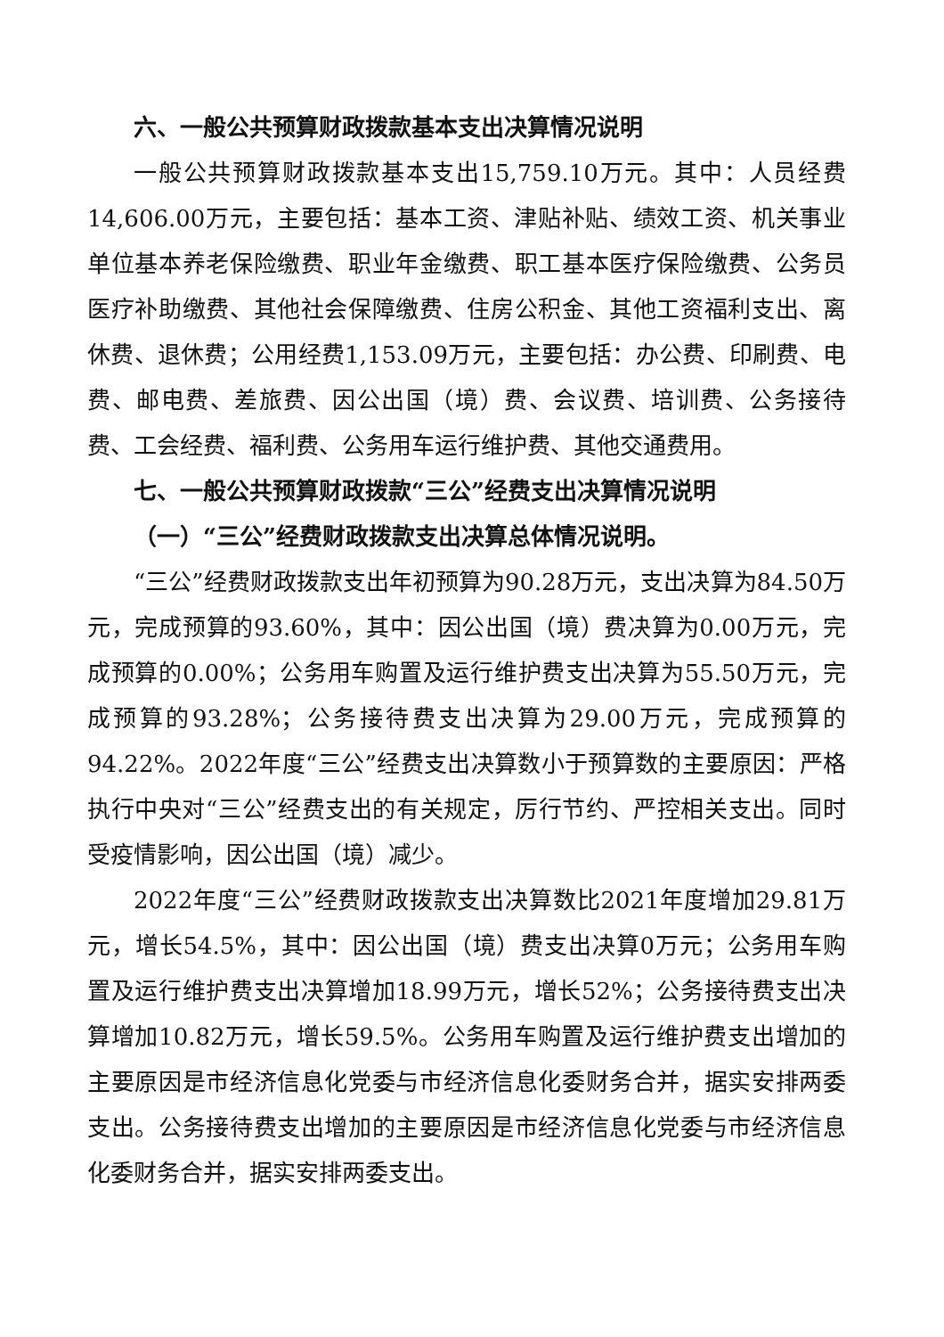六、一般公共预算财政拨款基本支出决算情况说明
一般公共预算财政拨款基本支出15,759.10万元。其中：人员经费14,606.00万元，主要包括：基本工资、津贴补贴、绩效工资、机关事业单位基本养老保险缴费、职业年金缴费、职工基本医疗保险缴费、公务员医疗补助缴费、其他社会保障缴费、住房公积金、其他工资福利支出、离休费、退休费；公用经费1,153.09万元，主要包括：办公费、印刷费、电费、邮电费、差旅费、因公出国（境）费、会议费、培训费、公务接待费、工会经费、福利费、公务用车运行维护费、其他交通费用。
七、一般公共预算财政拨款“三公”经费支出决算情况说明
（一）“三公”经费财政拨款支出决算总体情况说明。
“三公”经费财政拨款支出年初预算为90.28万元，支出决算为84.50万元，完成预算的93.60%，其中：因公出国（境）费决算为0.00万元，完成预算的0.00%；公务用车购置及运行维护费支出决算为55.50万元，完成预算的93.28%；公务接待费支出决算为29.00万元，完成预算的94.22%。2022年度“三公”经费支出决算数小于预算数的主要原因：严格执行中央对“三公”经费支出的有关规定，厉行节约、严控相关支出。同时受疫情影响，因公出国（境）减少。
2022年度“三公”经费财政拨款支出决算数比2021年度增加29.81万元，增长54.5%，其中：因公出国（境）费支出决算0万元；公务用车购置及运行维护费支出决算增加18.99万元，增长52%；公务接待费支出决算增加10.82万元，增长59.5%。公务用车购置及运行维护费支出增加的主要原因是市经济信息化党委与市经济信息化委财务合并，据实安排两委支出。公务接待费支出增加的主要原因是市经济信息化党委与市经济信息化委财务合并，据实安排两委支出。